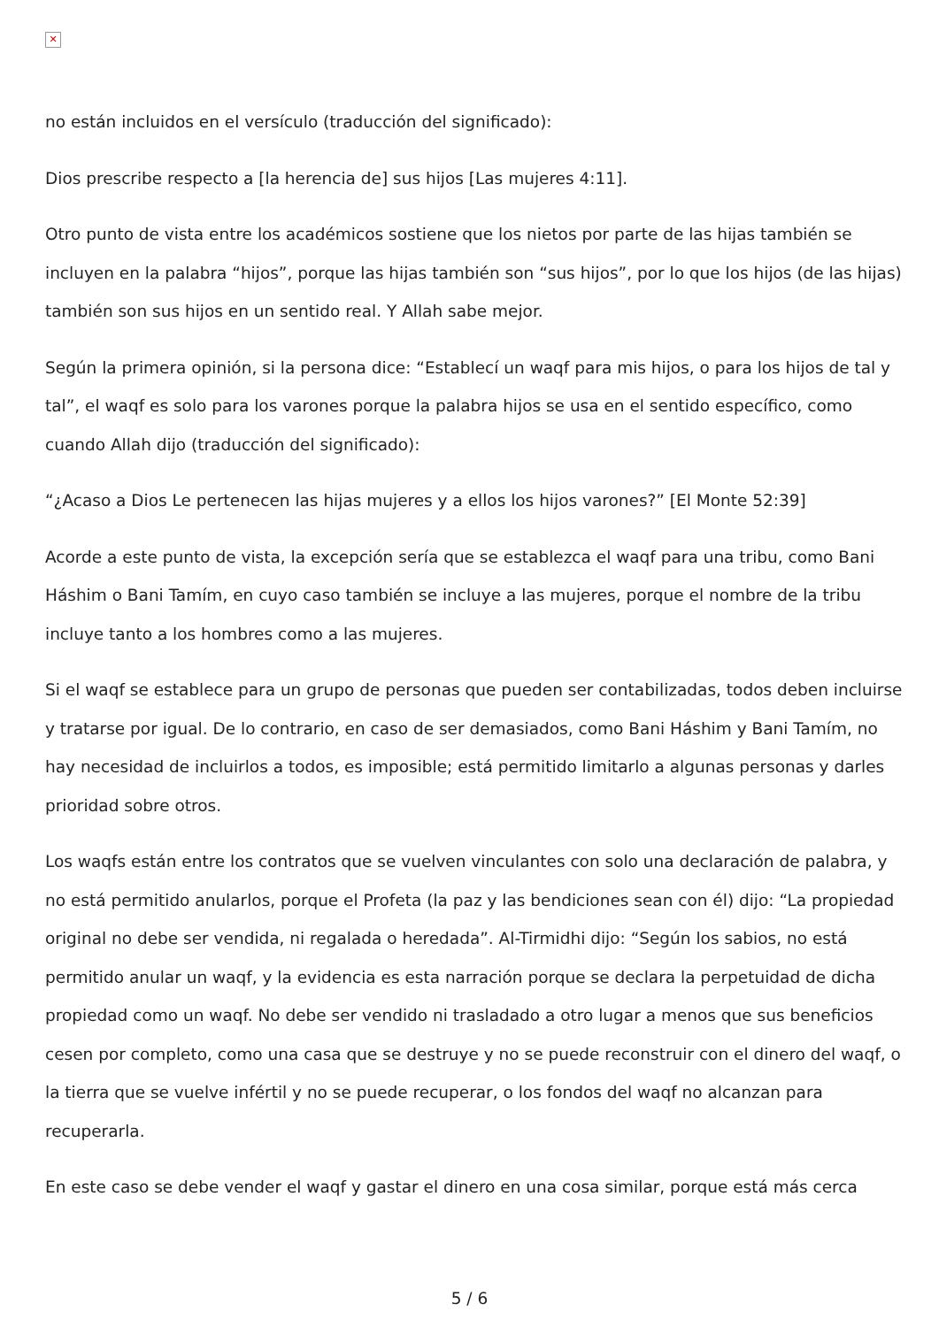✕
no están incluidos en el versículo (traducción del significado):
Dios prescribe respecto a [la herencia de] sus hijos [Las mujeres 4:11].
Otro punto de vista entre los académicos sostiene que los nietos por parte de las hijas también se incluyen en la palabra “hijos”, porque las hijas también son “sus hijos”, por lo que los hijos (de las hijas) también son sus hijos en un sentido real. Y Allah sabe mejor.
Según la primera opinión, si la persona dice: “Establecí un waqf para mis hijos, o para los hijos de tal y tal”, el waqf es solo para los varones porque la palabra hijos se usa en el sentido específico, como cuando Allah dijo (traducción del significado):
“¿Acaso a Dios Le pertenecen las hijas mujeres y a ellos los hijos varones?” [El Monte 52:39]
Acorde a este punto de vista, la excepción sería que se establezca el waqf para una tribu, como Bani Háshim o Bani Tamím, en cuyo caso también se incluye a las mujeres, porque el nombre de la tribu incluye tanto a los hombres como a las mujeres.
Si el waqf se establece para un grupo de personas que pueden ser contabilizadas, todos deben incluirse y tratarse por igual. De lo contrario, en caso de ser demasiados, como Bani Háshim y Bani Tamím, no hay necesidad de incluirlos a todos, es imposible; está permitido limitarlo a algunas personas y darles prioridad sobre otros.
Los waqfs están entre los contratos que se vuelven vinculantes con solo una declaración de palabra, y no está permitido anularlos, porque el Profeta (la paz y las bendiciones sean con él) dijo: “La propiedad original no debe ser vendida, ni regalada o heredada”. Al-Tirmidhi dijo: “Según los sabios, no está permitido anular un waqf, y la evidencia es esta narración porque se declara la perpetuidad de dicha propiedad como un waqf. No debe ser vendido ni trasladado a otro lugar a menos que sus beneficios cesen por completo, como una casa que se destruye y no se puede reconstruir con el dinero del waqf, o la tierra que se vuelve infértil y no se puede recuperar, o los fondos del waqf no alcanzan para recuperarla.
En este caso se debe vender el waqf y gastar el dinero en una cosa similar, porque está más cerca
5 / 6